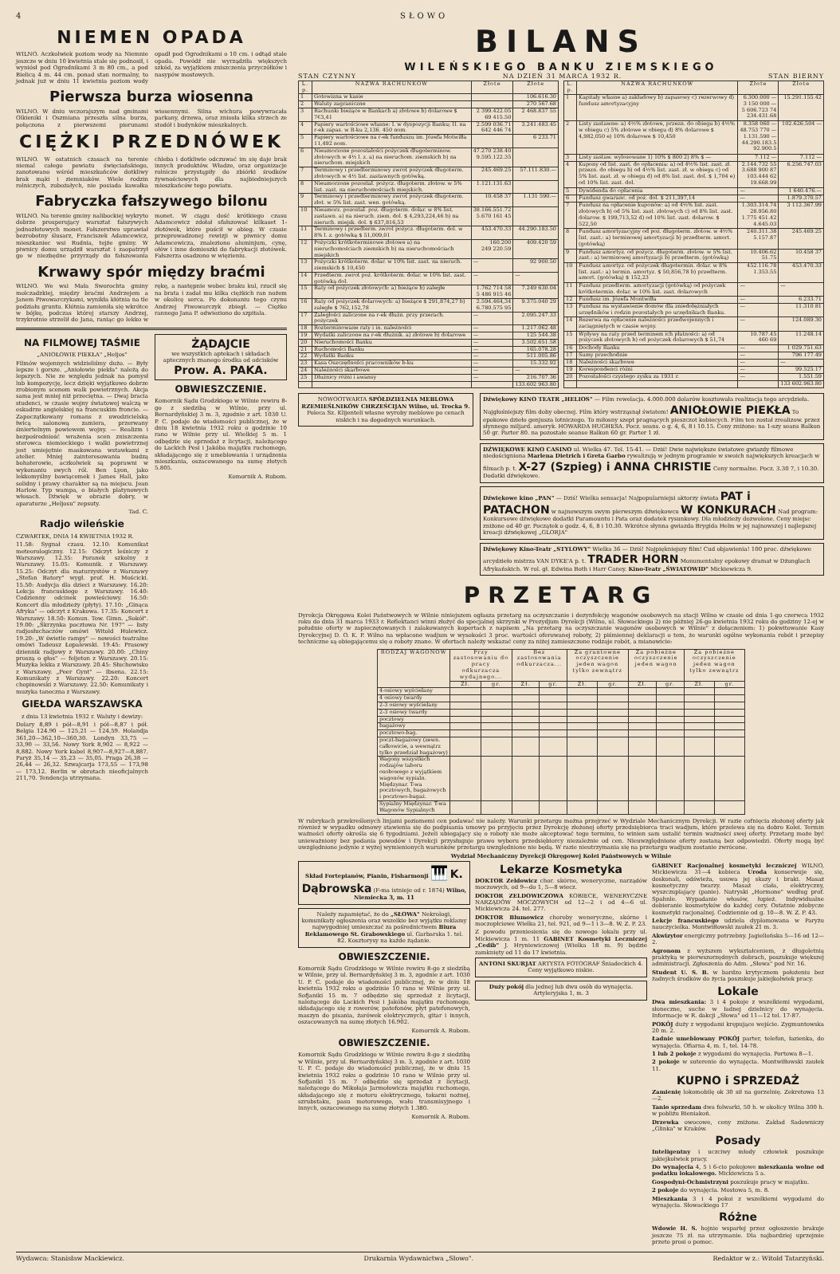4 SŁOWO
NIEMEN OPADA
WILNO. Aczkolwiek poziom wody na Niemnie jeszcze w dniu 10 kwietnia stale się podnosił, i wyniósł pod Ogrodnikami 3 m 80 cm., a pod Bielicą 4 m. 44 cm. ponad stan normalny, to jednak już w dniu 11 kwietnia poziom wody opadł pod Ogrodnikami o 10 cm. i odtąd stale opada. Powódź nie wyrządziła większych szkód, za wyjątkiem zniszczenia przyczółków i nasypów mostowych.
Pierwsza burza wiosenna
WILNO. W dniu wczorajszym nad gminami Olkieniki i Oszmiana przeszła silna burza, połączona z pierwszemi piorunami wiosennymi. Silna wichura powywracała parkany, drzewa, oraz zniosła kilka strzech ze stodół i budynków mieszkalnych.
CIĘŻKI PRZEDNÓWEK
WILNO. W ostatnich czasach na terenie niemal całego powiatu święciańskiego, zanotowano wśród mieszkańców dotkliwy brak mąki i ziemniaków. Wiele rodzin rolniczych, zubożałych, nie posiada kawałka chleba i dotkliwie odczuwać im się daje brak innych produktów. Władze, oraz organizacje rolnicze przystąpiły do zbiórki środków żywnościowych dla najbiedniejszych mieszkańców tego powiatu.
Fabryczka fałszywego bilonu
WILNO. Na terenie gminy nalibockiej wykryto dobrze prosperujący warsztat fałszywych jednozłotowych monet. Fałszerstwo uprawiał bezrobotny ślusarz, Franciszek Adamcewicz, mieszkaniec wsi Rudnia, tejże gminy. W piwnicy domu urządził warsztat i zaopatrzył go w niezbędne przyrządy do fałszowania monet. W ciągu dość krótkiego czasu Adamcewicz zdołał sfałszować kilkaset 1-złotówek, które puścił w obieg. W czasie przeprowadzonej rewizji w piwnicy domu Adamcewicza, znaleziono aluminjum, cynę, ołów i inne domieszki do fabrykacji złotówek. Fałszerza osadzono w więzieniu.
Krwawy spór między braćmi
WILNO. We wsi Mała Sworochta gminy molczadzkiej, między braćmi Andrzejem a Janem Piwowarczykami, wynikła kłótnia na tle podziału gruntu. Kłótnia zamieniła się wkrótce w bójkę, podczas której starszy Andrzej, trzykrotnie strzelił do Jana, raniąc go lekko w rękę, a następnie wobec braku kul, rzucił się na brata i zadał mu kilka ciężkich ran nożem w okolicę serca. Po dokonaniu tego czynu Andrzej Piwowarczyk zbiegł. — Ciężko rannego Jana P. odwieziono do szpitala.
NA FILMOWEJ TAŚMIE
„ANIOŁOWIE PIEKŁA" „Heljos"
Filmów wojennych widzieliśmy dużo. — Były lepsze i gorsze. „Aniołowie piekła" należą do lepszych. Nie ze względu jednak na pomysł lub kompozycję, lecz dzięki wyjątkowo dobrze zrobionym scenom walk powietrznych. Akcja sama jest mniej niż przeciętna. — Dwaj bracia studenci, w czasie wojny światowej walczą w eskadrze angielskiej na francuskim froncie. — Zapoczątkowany romans z uwodzicielską łwicą salonową zamiera, przerwany śmiertelnym powiewem wojny. — Realizm i bezpośredniość wrażenia scen zniszczenia sterowca niemieckiego i walki powietrznej jest umiejętnie maskowana wstawkami z atelier. Mniej zainteresowania budzą bohaterowie, aczkolwiek są poprawni w wykonaniu swych ról. Ben Lyon, jako lekkomyślny bawiącemek i James Hall, jako solidny i prawy charakter są na miejscu. Jean Harlow. Typ wampa, o białych platynowych włosach. Dźwięk w obrazie dobry, w aparaturze „Heljosu" zepsuty.
Tad. C.
Radjo wileńskie
CZWARTEK, DNIA 14 KWIETNIA 1932 R.
11.58: Sygnał czasu. 12.10: Komunikat meteorologiczny. 12.15: Odczyt leśniczy z Warszawy. 12.35: Poranek szkolny z Warszawy. 15.05: Komunik. z Warszawy. 15.25: Odczyt dla maturzystów z Warszawy „Stefan Batory" wygł. prof. H. Mościcki. 15.50: Audycja dla dzieci z Warszawy. 16.20: Lekcja francuskiego z Warszawy. 16.40: Codzienny odcinek powieściowy. 16.50: Koncert dla młodzieży (płyty). 17.10: „Ginąca Afryka" — odczyt z Krakowa. 17.35: Koncert z Warszawy. 18.50: Komun. Tow. Gimn. „Sokół". 19.00: „Skrzynka pocztowa Nr. 197" — listy radjosłuchaczów omówi Witold Hulewicz. 19.20: „W świetle rampy" — nowości teatralne omówi Tadeusz Łopalewski. 19.45: Prasowy dziennik radjowy z Warszawy. 20.00: „Chiny proszą o głos" — feljeton z Warszawy. 20.15: Muzyka lekka z Warszawy. 20.45: Słuchowisko z Warszawy. „Peer Gynt" — Ibsena. 22.15: Komunikaty z Warszawy. 22.20: Koncert chopinowski z Warszawy. 22.50: Komunikaty i muzyka taneczna z Warszawy.
GIEŁDA WARSZAWSKA
z dnia 13 kwietnia 1932 r. Waluty i dewizy:
Dolary 8,89 i pół—8,91 i pół—8,87 i pół. Belgia 124.90 — 125,21 — 124,59. Holandja 361,20—362,10—360,30. Londyn 33,75 — 33,90 — 33,56. Nowy York 8,902 — 8,922 — 8,882. Nowy York kabel 8,907—8,927—8,887. Paryż 35,14 — 35,23 — 35,05. Praga 26,38 — 26,44 — 26,32. Szwajcarja 173,55 — 173,98 — 173,12. Berlin w obrotach nieoficjalnych 211,70. Tendencja utrzymana.
ŻĄDAJCIE
we wszystkich aptekach i składach aptecznych znanego środka od odcisków
Prow. A. PAKA.
OBWIESZCZENIE.
Komornik Sądu Grodzkiego w Wilnie rewiru 8-go z siedzibą w Wilnie, przy ul. Bernardyńskiej 3 m. 3, zgodnie z art. 1030 U. P. C. podaje do wiadomości publicznej, że w dniu 18 kwietnia 1932 roku o godzinie 10 rano w Wilnie przy ul. Wielkiej 5 m. 1 odbędzie się sprzedaż z licytacji, należącego do Lackich Pesi i Jakóba majątku ruchomego, składającego się z umeblowania i urządzenia mieszkania, oszacowanego na sumę złotych 5.805.
Komornik A. Rubom.
BILANS
WILEŃSKIEGO BANKU ZIEMSKIEGO
STAN CZYNNY NA DZIEŃ 31 MARCA 1932 R. STAN BIERNY
| L. p. | NAZWA RACHUNKÓW | Złote | Złote |
| --- | --- | --- | --- |
| 1 | Gotowizna w kasie | | 106.616.30 |
| 2 | Waluty zagraniczne | | 270 567.68 |
| 3 | Rachunki bieżące w Bankach a) złotowe b) dolarowe $ 7€3,41 | 2 399.422.05 69 415.50 | 2 468.837 55 |
| 4 | Papiery wartościowe własne: I. w dyspozycji Banku; II. na r-ek zapas. w B-ku 2,136. 450 nom. | 2.599 036.71 642 446 74 | 3.241.483.45 |
| 5 | Papiery wartościowe na r-ek funduszu im. Józefa Motwiłła 11,492 nom. | | 6 233.71 |
| 6 | Nieumorzone pozostałości pożyczek długoterminow. złotowych w 4½ l. z. a) na nieruchom. ziemskich b) na nieruchom. miejskich | 47.270 238.40 9.595.122.35 | |
| 7 | Terminowy i przedterminowy zwrot pożyczek długoterm. złotowych w 4½ list. zastawnych gotówką. | 245.469.25 | 57.111.830.— |
| 8 | Nieumorzone pozostał. pożycz. długoterm. złotow. w 5% list. zast. na nieruchomościach miejskich. | 1.121.131.63 | |
| 9 | Terminowy i przedterminowy zwrot pożyczek długoterm. złot. w 5% list. zast. wen. gotówką. | 10.458 37 | 1.131 590.— |
| 10 | Nieumorz. pozostał. poż. długoterm. dolar. w 8% list. zastawn. a) na nieruch. ziem. dol. $ 4,293,224,46 b) na nieruch. miejsk. dol. $ 637,816,53 | 38.166.551.72 5.670 161 45 | |
| 11 | Terminowy i przedterm. zwrot pożycz. długoterm. dol. w 8% l. z. gotówką $ 51,009,01 | 453.470.33 | 44.290.183.50 |
| 12 | Pożyczki krótkoterminowe złotowe a) na nieruchomościach ziemskich b) na nieruchomościach miejskich | 160.200 249 220.59 | 409.420 59 |
| 13 | Pożyczki krótkoterm. dolar. w 10% list. zast. na nieruch. ziemskich $ 10,450 | — | 92 900.50 |
| 14 | Przedterm. zwrot poż. krótkoterm. dolar. w 10% list. zast. gotówką dol. | — | — |
| 15 | Raty od pożyczek złotowych: a) bieżące b) zaległe | 1.762 714 58 5 486 915 46 | 7.249 630.04 |
| 16 | Raty od pożyczek dolarowych: a) bieżące $ 291,874,27 b) zaległe $ 762,152,78 | 2.594.464,34 6.780.575 95 | 9.375.040 29 |
| 17 | Zaległości zaliczone na r-ek dłużn. przy przerach. pożyczek | — | 2.095.247.33 |
| 18 | Rozterminowane raty i in. należności | — | 1.217.062.48 |
| 19 | Wydatki zaliczone na r-ek dłużnik. a) złotowe b) dolarowe | — | 125 544.38 |
| 20 | Nieruchomości Banku | — | 3.502.651.58 |
| 21 | Ruchomości Banku | — | 165.078.28 |
| 22 | Wydatki Banku | — | 511.005.86 |
| 23 | Kasa Oszczędności pracowników b-ku | — | 15.332.92 |
| 24 | Należności skarbowe | — | — |
| 25 | Dłużnicy różni i awansy | — | 216.707.36 |
| | | | 133.602 963.80 |
| L. p. | NAZWA RACHUNKÓW | Złote | Złote |
| --- | --- | --- | --- |
| 1 | Kapitały własne a) zakładowy b) zapasowy c) rezerwowy d) fundusz amortyzacyjny | 6.300.000 — 3 150 000 — 5 606.723 74 234.431.68 | 15.291.155.42 |
| 2 | Listy zastawne: a) 4½% złotowe, przezn. do obiegu b) 4½% w obiegu c) 5% złotowe w obiegu d) 8% dolarowe $ 4,982,050 e) 10% dolarowe $ 10,450 | 8.358 060 — 48.753 770 — 1.131.590 — 44.290.183.5 92.900.5 | 102.626.504 — |
| 3 | Listy zastaw. wylosowane 1) 10% $ 800 2) 8% $ — | 7.112 — | 7.112 — |
| 4 | Kupony od list. zast. do opłacenia: a) od 4½% list. zast. zł. przezn. do obiegu b) od 4½% list. zast. zł. w obiegu c) od 5% list. zast. zł. w obiegu d) od 8% list. zast. dol. $ 1,704 e) od 10% list. zast. dol. | 2.144.732 55 3.688 900 87 103.444 62 19.668.99 | 6.256.747.03 |
| 5 | Dywidenda do opłacenia | — | 1 640.476.— |
| 6 | Fundusz gwaranc. od poż. dol. $ 211,397,14 | — | 1.879.370.57 |
| 7 | Fundusz na opłacenie kuponów: a) od 4½% list. zast. złotowych b) od 5% list. zast. złotowych c) od 8% list. zast. dolarow. $ 199,713,52 d) od 10% list. zast. dolarow. $ 522,50 | 1.303.314.74 28.956.80 1.775 451.42 4.645.03 | 3 112.367.99 |
| 8 | Fundusz amortyzacyjny od poż. długoterm. złotow. w 4½% list. zast.: a) terminowej amortyzacji b) przedterm. amort. (gotówką) | 240.311.38 5.157.87 | 245.469.25 |
| 9 | Fundusz amortyz. od pożycz. długoterm. złotow. w 5% list. zast.: a) terminowej amortyzacji b) przedterm. (gotówką) | 10.406.62 51.75 | 10.458 37 |
| 10 | Fundusz amortyz. od pożyczek długotermin. dolar. w 8% list. zast.: a) termin. amortyz. $ 50,856,78 b) przedterm. amort. (gotówką) $ 152,23 | 452.116.78 1.353.55 | 453.470.33 |
| 11 | Fundusz przedterm. amortyzacji (gotówką) od pożyczek krótkotermin. dolar. w 10% list. zast. dolarowych | — | — |
| 12 | Fundusz im. Józefa Montwiłła | — | 6.233.71 |
| 13 | Fundusz na wystawienie domów dla zniedołężniałych urzędników i rodzin pozostałych po urzędnikach Banku. | — | 11.310 81 |
| 14 | Rezerwa na opłacenie należności przedwojennych i zaciągniętych w czasie wojny. | — | 124.089.30 |
| 15 | Wpływy na raty przed terminem ich płatności: a) od pożyczek złotowych b) od pożyczek dolarowych $ 51,74 | 10.787.45 460 69 | 11.248.14 |
| 16 | Dochody Banku | — | 1 029.751.63 |
| 17 | Sumy przechodnie | — | 796 177.49 |
| 18 | Należności skarbowe | — | — |
| 19 | Korespondenci różni | — | 99.525.17 |
| 20 | Pozostałości czystego zysku za 1931 r. | — | 1.551.59 |
| | | | 133 602.963.80 |
NOWOOTWARTA SPÓŁDZIELNIA MEBLOWA RZEMIEŚLNIKÓW CHRZEŚCIJAN Wilno, ul. Trocka 9. Poleca Sz. Klijenteli własne wyroby meblowe po cenach niskich i na dogodnych warunkach.
Dźwiękowy KINO TEATR „HELIOS" — Film rewelacja. 4.000.000 dolarów kosztowała realizacja tego arcydzieła. Najgłośniejszy film doby obecnej. Film który wstrząsnął światem! ANIOŁOWIE PIEKŁA To epokowe dzieło genjusza lotniczego. To miłosny szept pragnących pieszczot kobiecych. Film ten został zrealizow. przez słynnego miljard. ameryk. HOWARDA HUGHESA. Pocz. seans. o g. 4, 6, 8 i 10.15. Ceny zniżone: na 1-szy seans Balkon 50 gr. Parter 80. na pozostałe seanse Balkon 60 gr. Parter 1 zł.
DŹWIĘKOWE KINO CASINO ul. Wielka 47. Tel. 15-41. — Dziś! Dwie największe światowe gwiazdy filmowe niedościgniona Marlena Dietrich i Greta Garbo rywalizują w jednym programie w swoich największych kreacjach w filmach p. t. X-27 (Szpieg) i ANNA CHRISTIE Ceny normalne. Pocz. 3.30 7, i 10.30. Dodatki dźwiękowe.
Dźwiękowe kino „PAN" — Dziś! Wielka sensacja! Najpopularniejsi aktorzy świata PAT i PATACHON w najnowszym swym pierwszym dźwiękowcu W KONKURACH Nad program: Konkursowe dźwiękowe dodatki Paramountu i Pata oraz dodatek rysunkowy. Dla młodzieży dozwolone. Ceny miejsc zniżone od 40 gr. Początek o godz. 4, 6, 8 i 10.30. Wkrótce słynna gwiazda Brygida Helm w jej najnowszej i najlepszej kreacji dźwiękowej „GLORJA"
Dźwiękowy Kino-Teatr „STYLOWY" Wielka 36 — Dziś! Najpiękniejszy film! Cud objawienia! 100 proc. dźwiękowe arcydzieło mistrza VAN DYKE'A p. t. TRADER HORN Monumentalny epokowy dramat w Dżunglach Afrykańskich. W rol. gł. Edwina Both i Harr Caney. Kino-Teatr „ŚWIATOWID" Mickiewicza 9.
PRZETARG
Dyrekcja Okręgowa Kolei Państwowych w Wilnie niniejszem ogłasza przetarg na oczyszczanie i dezynfekcję wagonów osobowych na stacji Wilno w czasie od dnia 1-go czerwca 1932 roku do dnia 31 marca 1933 r. Reflektanci winni złożyć do specjalnej skrzynki w Prezydjum Dyrekcji (Wilno, ul. Słowackiego 2) nie później 26-go kwietnia 1932 roku do godziny 12-ej w południe oferty w zapieczętowanych i zalakowanych kopertach z napisem „Na przetarg na oczyszczanie wagonów osobowych w Wilnie" z dołączeniem: 1) pokwitowanie Kasy Dyrekcyjnej D. O. K. P. Wilno na wpłacone wadjum w wysokości 3 proc. wartości oferowanej roboty, 2) piśmiennej deklaracji o tem, że warunki ogólne wykonania robót i przepisy techniczne są obiegającemu się o roboty znane. W ofertach należy wskazać ceny za niżej zamieszczone rodzaje robót, a mianowicie:
| RODZAJ WAGONÓW | Przy zastosowaniu do pracy odkurzacza wydajnego... | | Bez zastosowania odkurzacza... | | Za gruntowne oczyszczenie jeden wagon tylko zewnątrz | | Za pobieżne oczyszczenie jeden wagon | | Za pobieżne oczyszczenie jeden wagon tylko zewnątrz | |
| --- | --- | --- | --- | --- | --- | --- | --- | --- | --- | --- |
| | Zł. | gr. | Zł. | gr. | Zł. | gr. | Zł. | gr. | Zł. | gr. |
| 4-osiowy wyścielany | | | | | | | | | | |
| 4 osiowy twardy | | | | | | | | | | |
| 2-3 osiowy wyścielany | | | | | | | | | | |
| 2-3 osiowy twardy | | | | | | | | | | |
| pocztowy | | | | | | | | | | |
| bagażowy | | | | | | | | | | |
| pocztowo-bag. | | | | | | | | | | |
| poczt-bagażowy (zewn. całkowicie, a wewnątrz tylko przedział bagażowy) | | | | | | | | | | |
| Wagony wszystkich rodzajów taboru osobowego z wyjątkiem wagonów sypialn. Międzynar. T-wa pocztowych, bagażowych i pocztowo-bagaż. | | | | | | | | | | |
| Sypialny Międzynar. T-wa Wagonów Sypialnych | | | | | | | | | | |
W rubrykach przekreślonych linjami poziomemi cen podawać nie należy. Warunki przetargu można przejrzeć w Wydziale Mechanicznym Dyrekcji. W razie cofnięcia złożonej oferty jak również w wypadku odmowy stawienia się do podpisania umowy po przyjęciu przez Dyrekcję złożonej oferty przedsiębiorca traci wadjum, które przelewa się na dobro Kolei. Termin ważności oferty określa się 6 tygodniami. Jeżeli ubiegający się o roboty nie może akceptować tego terminu, to winien sam ustalić termin ważności swej oferty. Przetarg może być unieważniony bez podania powodów i Dyrekcji przysługuje prawo wyboru przedsiębiorcy niezależnie od cen. Nieuwzględnione oferty zostaną bez odpowiedzi. Oferty mogą być uwzględnione jedynie z wyżej wymienionych warunków przetargu uwzględnione nie będą. W razie nieutrzymania się na przetargu wadjum zostanie zwrócone.
Wydział Mechaniczny Dyrekcji Okręgowej Kolei Państwowych w Wilnie
Skład Fortepianów, Pianin, Fisharmonji 🎹 K. Dąbrowska (F-ma istnieje od r. 1874) Wilno, Niemiecka 3, m. 11
Należy zapamiętać, że do „SŁOWA" Nekrologi, komunikaty ogłoszenia oraz wszelkie bez wyjątku reklamy najwygodniej umieszczać za pośrednictwem Biura Reklamowego St. Grabowskiego ul. Garbarska 1. tel. 82. Kosztorysy na każde żądanie.
OBWIESZCZENIE.
Komornik Sądu Grodzkiego w Wilnie rewiru 8-go z siedzibą w Wilnie, przy ul. Bernardyńskiej 3 m. 3, zgodnie z art. 1030 U. P. C. podaje do wiadomości publicznej, że w dniu 18 kwietnia 1932 roku o godzinie 10 rano w Wilnie przy ul. Sofjaniki 15 m. 7 odbędzie się sprzedaż z licytacji, należącego do Lackich Pesi i Jakóba majątku ruchomego, składającego się z rowerów, patefonów, płyt patefonowych, maszyn do pisania, żarówek elektrycznych, gitar i innych, oszacowanych na sumę złotych 16.902.
Komornik A. Rubom.
OBWIESZCZENIE.
Komornik Sądu Grodzkiego w Wilnie rewiru 8-go z siedzibą w Wilnie, przy ul. Bernardyńskiej 3 m. 3, zgodnie z art. 1030 U. P. C. podaje do wiadomości publicznej, że w dniu 15 kwietnia 1932 roku o godzinie 10 rano w Wilnie przy ul. Sofjaniki 15 m. 7 odbędzie się sprzedaż z licytacji, należącego do Mikołaja Jarmołowicza majątku ruchomego, składającego się z motoru elektrycznego, tokarni nożnej, szrubstaku, pasu motorowego, wału transmisyjnego i innych, oszacowanego na sumę złotych 1.380.
Komornik A. Rubom.
Lekarze Kosmetyka
DOKTOR Zeldowicz chor. skórne, weneryczne, narządów moczowych, od 9—do 1, 5—8 wiecz.
DOKTOR ZELDOWICZOWA KOBIECE, WENERYCZNE NARZĄDÓW MOCZOWYCH od 12—2 i od 4—6 ul. Mickiewicza 24. tel. 277.
DOKTOR Blumowicz choroby weneryczne, skórne i moczopłciowe Wielka 21, tel. 921, od 9—1 i 3—8. W. Z. P. 23.
Z powodu przeniesienia się do nowego lokalu przy ul. Mickiewicza 1 m. 11 GABINET Kosmetyki Leczniczej „Cedib" J. Hryniewiczowej (Wielka 18 m. 9) będzie zamknięty od 11 do 17 kwietnia.
ANTONI SKURJAT ARTYSTA FOTOGRAF Śniadeckich 4. Ceny wyjątkowo niskie.
Duży pokój dla jednej lub dwu osób do wynajęcia. Artyleryjska 1, m. 3
GABINET Racjonalnej kosmetyki leczniczej WILNO, Mickiewicza 31—4 kobieca Uroda konserwuje się, doskonali, odświeża, usuwa jej skazy i braki. Masaż kosmetyczny twarzy. Masaż ciała, elektryczny, wyszczuplający (panie). Natryski „Hormone" według prof. Spahnle. Wypadanie włosów, łupież. Indywidualne dobieranie kosmetyków do każdej cery. Ostatnie zdobycze kosmetyki racjonalnej. Codziennie od g. 10—8. W. Z. P. 43.
Lekcje francuskiego udziela dyplomowana w Paryżu nauczycielka. Montwiłłowski zaułek 21 m. 3.
Akwizytor energiczny potrzebny. Jagiellońska 5—16 od 12—2.
Agronom z wyższem wykształceniem, z długoletnią praktyką w pierwszorzędnych dobrach, poszukuje większej administracji. Zgłoszenia do Adm. „Słowa" pod Nr. 16.
Student U. S. B. w bardzo krytycznem położeniu bez żadnych środków do życia poszukuje jakiejkolwiek pracy.
Lokale
Dwa mieszkania: 3 i 4 pokoje z wszelkiemi wygodami, słoneczne, suche w ładnej dzielnicy do wynajęcia. Informacje w R. dakcji „Słowa" od 11—12 tel. 17-87.
POKÓJ duży z wygodami krępujące wejście. Zygmuntowska 20 m. 2.
Ładnie umeblowany POKÓJ parter, telefon, łazienka, do wynajęcia. Ofiarna 4, m. 1, tel. 14-78.
1 lub 2 pokoje z wygodami do wynajęcia. Portowa 8—1.
2 pokoje w suterenie do wynajęcia. Montwiłłowski zaułek 11.
KUPNO i SPRZEDAŻ
Zamienię lokomobilę ok 30 sił na gorzelnię. Zekretowa 13—2.
Tanio sprzedam dwa folwarki, 50 h. w okolicy Wilna 300 h. w pobliżu Bieniakoń.
Drzewka owocowe, ceny zniżone. Zakład Sadowniczy „Glinka" w Kraków.
Posady
Inteligentny i uczciwy młody człowiek poszukuje jakiejkolwiek pracy.
Do wynajęcia 4, 5 i 6-cio pokojowe mieszkania wolne od podatku lokalowego. Mickiewicza 5 a.
Gospodyni-Ochmistrzyni poszukuje pracy w majątku.
2 pokoje do wynajęcia. Mostowa 5, m. 8.
Mieszkania 3 i 4 pokoi z wszelkiemi wygodami do wynajęcia. Słowackiego 17
Różne
Wdowie H. S. hojnie wsparłej przez ogłoszenie brakuje jeszcze 75 zł. na utrzymanie. Dla najbardziej uprzejmie przeto prosi o pomoc.
Wydawca: Stanisław Mackiewicz. Drukarnia Wydawnictwa „Słowo". Redaktor w z.: Witold Tatarzyński.